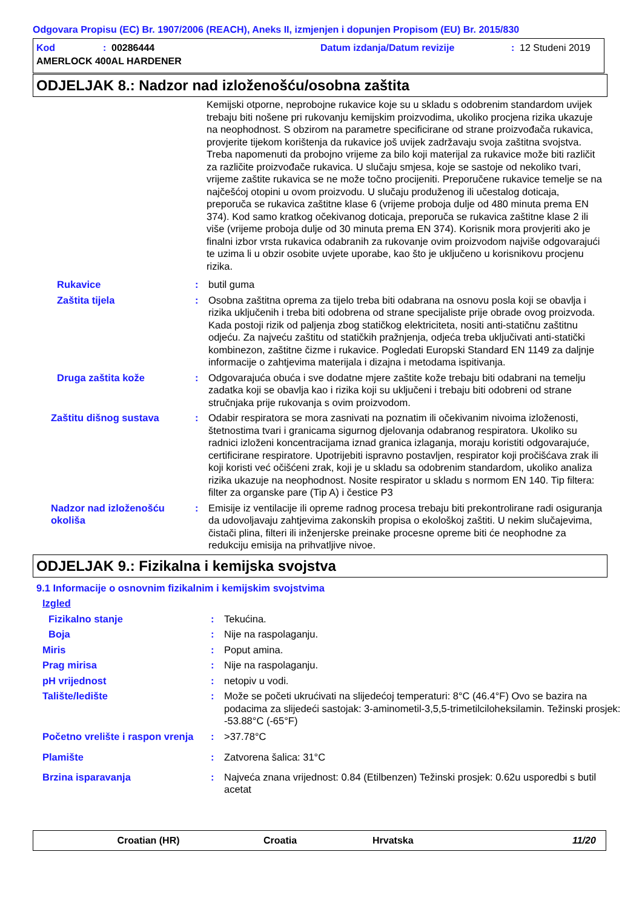Odgovara Propisu (EC) Br. 1907/2006 (REACH), Aneks II, izmjenjen i dopunjen Propisom (EU) Br. 2015/830
Kod: 00286444 Datum izdanja/Datum revizije: 12 Studeni 2019
AMERLOCK 400AL HARDENER
ODJELJAK 8.: Nadzor nad izloženošću/osobna zaštita
Kemijski otporne, neprobojne rukavice koje su u skladu s odobrenim standardom uvijek trebaju biti nošene pri rukovanju kemijskim proizvodima, ukoliko procjena rizika ukazuje na neophodnost. S obzirom na parametre specificirane od strane proizvođača rukavica, provjerite tijekom korištenja da rukavice još uvijek zadržavaju svoja zaštitna svojstva. Treba napomenuti da probojno vrijeme za bilo koji materijal za rukavice može biti različit za različite proizvođače rukavica. U slučaju smjesa, koje se sastoje od nekoliko tvari, vrijeme zaštite rukavica se ne može točno procijeniti. Preporučene rukavice temelje se na najčešćoj otopini u ovom proizvodu. U slučaju produženog ili učestalog doticaja, preporuča se rukavica zaštitne klase 6 (vrijeme proboja dulje od 480 minuta prema EN 374). Kod samo kratkog očekivanog doticaja, preporuča se rukavica zaštitne klase 2 ili više (vrijeme proboja dulje od 30 minuta prema EN 374). Korisnik mora provjeriti ako je finalni izbor vrsta rukavica odabranih za rukovanje ovim proizvodom najviše odgovarajući te uzima li u obzir osobite uvjete uporabe, kao što je uključeno u korisnikovu procjenu rizika.
Rukavice : butil guma
Zaštita tijela : Osobna zaštitna oprema za tijelo treba biti odabrana na osnovu posla koji se obavlja i rizika uključenih i treba biti odobrena od strane specijaliste prije obrade ovog proizvoda. Kada postoji rizik od paljenja zbog statičkog elektriciteta, nositi anti-statičnu zaštitnu odjeću. Za najveću zaštitu od statičkih pražnjenja, odjeća treba uključivati anti-statički kombinezon, zaštitne čizme i rukavice. Pogledati Europski Standard EN 1149 za daljnje informacije o zahtjevima materijala i dizajna i metodama ispitivanja.
Druga zaštita kože : Odgovarajuća obuća i sve dodatne mjere zaštite kože trebaju biti odabrani na temelju zadatka koji se obavlja kao i rizika koji su uključeni i trebaju biti odobreni od strane stručnjaka prije rukovanja s ovim proizvodom.
Zaštitu dišnog sustava : Odabir respiratora se mora zasnivati na poznatim ili očekivanim nivoima izloženosti, štetnostima tvari i granicama sigurnog djelovanja odabranog respiratora. Ukoliko su radnici izloženi koncentracijama iznad granica izlaganja, moraju koristiti odgovarajuće, certificirane respiratore. Upotrijebiti ispravno postavljen, respirator koji pročišćava zrak ili koji koristi već očišćeni zrak, koji je u skladu sa odobrenim standardom, ukoliko analiza rizika ukazuje na neophodnost. Nosite respirator u skladu s normom EN 140. Tip filtera: filter za organske pare (Tip A) i čestice P3
Nadzor nad izloženošću okoliša
: Emisije iz ventilacije ili opreme radnog procesa trebaju biti prekontrolirane radi osiguranja da udovoljavaju zahtjevima zakonskih propisa o ekološkoj zaštiti. U nekim slučajevima, čistači plina, filteri ili inženjerske preinake procesne opreme biti će neophodne za redukciju emisija na prihvatljive nivoe.
ODJELJAK 9.: Fizikalna i kemijska svojstva
9.1 Informacije o osnovnim fizikalnim i kemijskim svojstvima
Izgled
Fizikalno stanje : Tekućina.
Boja : Nije na raspolaganju.
Miris : Poput amina.
Prag mirisa : Nije na raspolaganju.
pH vrijednost : netopiv u vodi.
Talište/ledište : Može se početi ukrućivati na slijedećoj temperaturi: 8°C (46.4°F) Ovo se bazira na podacima za slijedeći sastojak: 3-aminometil-3,5,5-trimetilciloheksilamin. Težinski prosjek: -53.88°C (-65°F)
Početno vrelište i raspon vrenja
: >37.78°C
Plamište : Zatvorena šalica: 31°C
Brzina isparavanja : Najveća znana vrijednost: 0.84 (Etilbenzen) Težinski prosjek: 0.62u usporedbi s butil acetat
Croatian (HR) Croatia Hrvatska 11/20